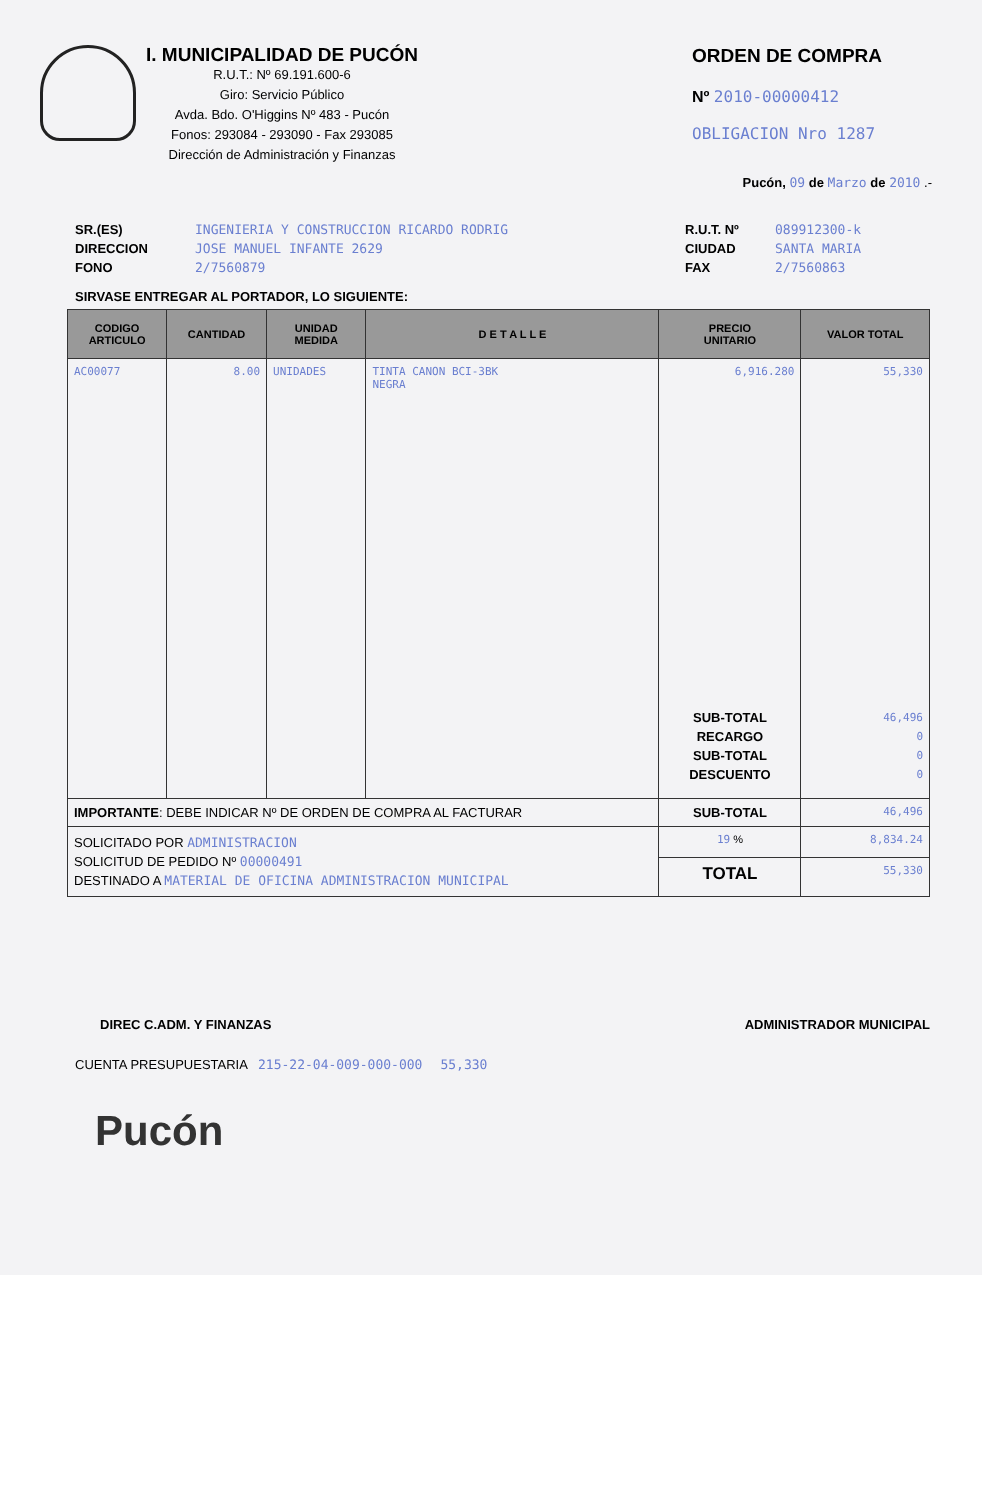I. MUNICIPALIDAD DE PUCÓN
R.U.T.: Nº 69.191.600-6
Giro: Servicio Público
Avda. Bdo. O'Higgins Nº 483 - Pucón
Fonos: 293084 - 293090 - Fax 293085
Dirección de Administración y Finanzas
ORDEN DE COMPRA
Nº 2010-00000412
OBLIGACION Nro 1287
Pucón, 09 de Marzo de 2010 .-
SR.(ES)
DIRECCION
FONO
INGENIERIA Y CONSTRUCCION RICARDO RODRIG
JOSE MANUEL INFANTE 2629
2/7560879
R.U.T. Nº
CIUDAD
FAX
089912300-k
SANTA MARIA
2/7560863
SIRVASE ENTREGAR AL PORTADOR, LO SIGUIENTE:
| CODIGO ARTICULO | CANTIDAD | UNIDAD MEDIDA | D E T A L L E | PRECIO UNITARIO | VALOR TOTAL |
| --- | --- | --- | --- | --- | --- |
| AC00077 | 8.00 | UNIDADES | TINTA CANON BCI-3BK NEGRA | 6,916.280 SUB-TOTAL RECARGO SUB-TOTAL DESCUENTO | 55,330 46,496 0 0 0 |
| IMPORTANTE : DEBE INDICAR Nº DE ORDEN DE COMPRA AL FACTURAR | | | | SUB-TOTAL | 46,496 |
| SOLICITADO POR ADMINISTRACION SOLICITUD DE PEDIDO Nº 00000491 DESTINADO A MATERIAL DE OFICINA ADMINISTRACION MUNICIPAL | | | | 19 % | 8,834.24 |
| | | | | TOTAL | 55,330 |
DIREC C.ADM. Y FINANZAS ADMINISTRADOR MUNICIPAL
CUENTA PRESUPUESTARIA 215-22-04-009-000-000 55,330
Pucón